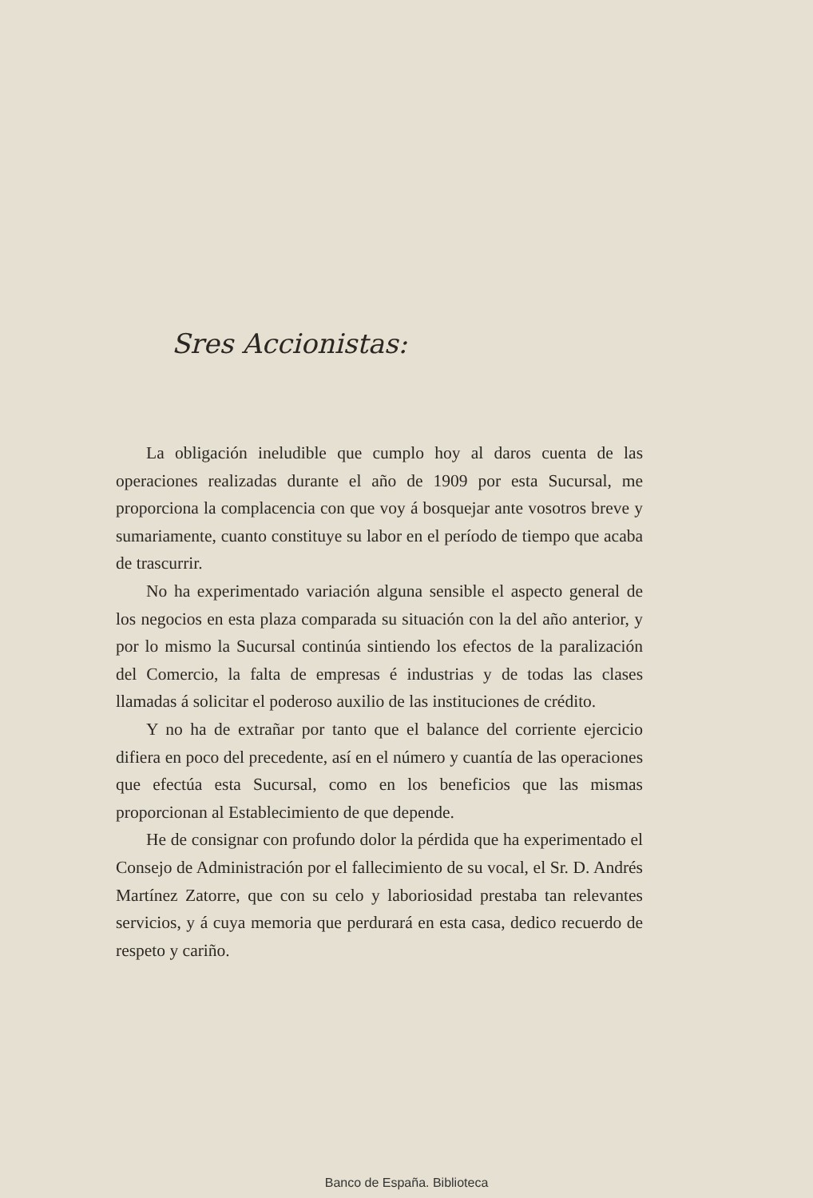Sres Accionistas:
La obligación ineludible que cumplo hoy al daros cuenta de las operaciones realizadas durante el año de 1909 por esta Sucursal, me proporciona la complacencia con que voy á bosquejar ante vosotros breve y sumariamente, cuanto constituye su labor en el período de tiempo que acaba de trascurrir.
No ha experimentado variación alguna sensible el aspecto general de los negocios en esta plaza comparada su situación con la del año anterior, y por lo mismo la Sucursal continúa sintiendo los efectos de la paralización del Comercio, la falta de empresas é industrias y de todas las clases llamadas á solicitar el poderoso auxilio de las instituciones de crédito.
Y no ha de extrañar por tanto que el balance del corriente ejercicio difiera en poco del precedente, así en el número y cuantía de las operaciones que efectúa esta Sucursal, como en los beneficios que las mismas proporcionan al Establecimiento de que depende.
He de consignar con profundo dolor la pérdida que ha experimentado el Consejo de Administración por el fallecimiento de su vocal, el Sr. D. Andrés Martínez Zatorre, que con su celo y laboriosidad prestaba tan relevantes servicios, y á cuya memoria que perdurará en esta casa, dedico recuerdo de respeto y cariño.
Banco de España. Biblioteca